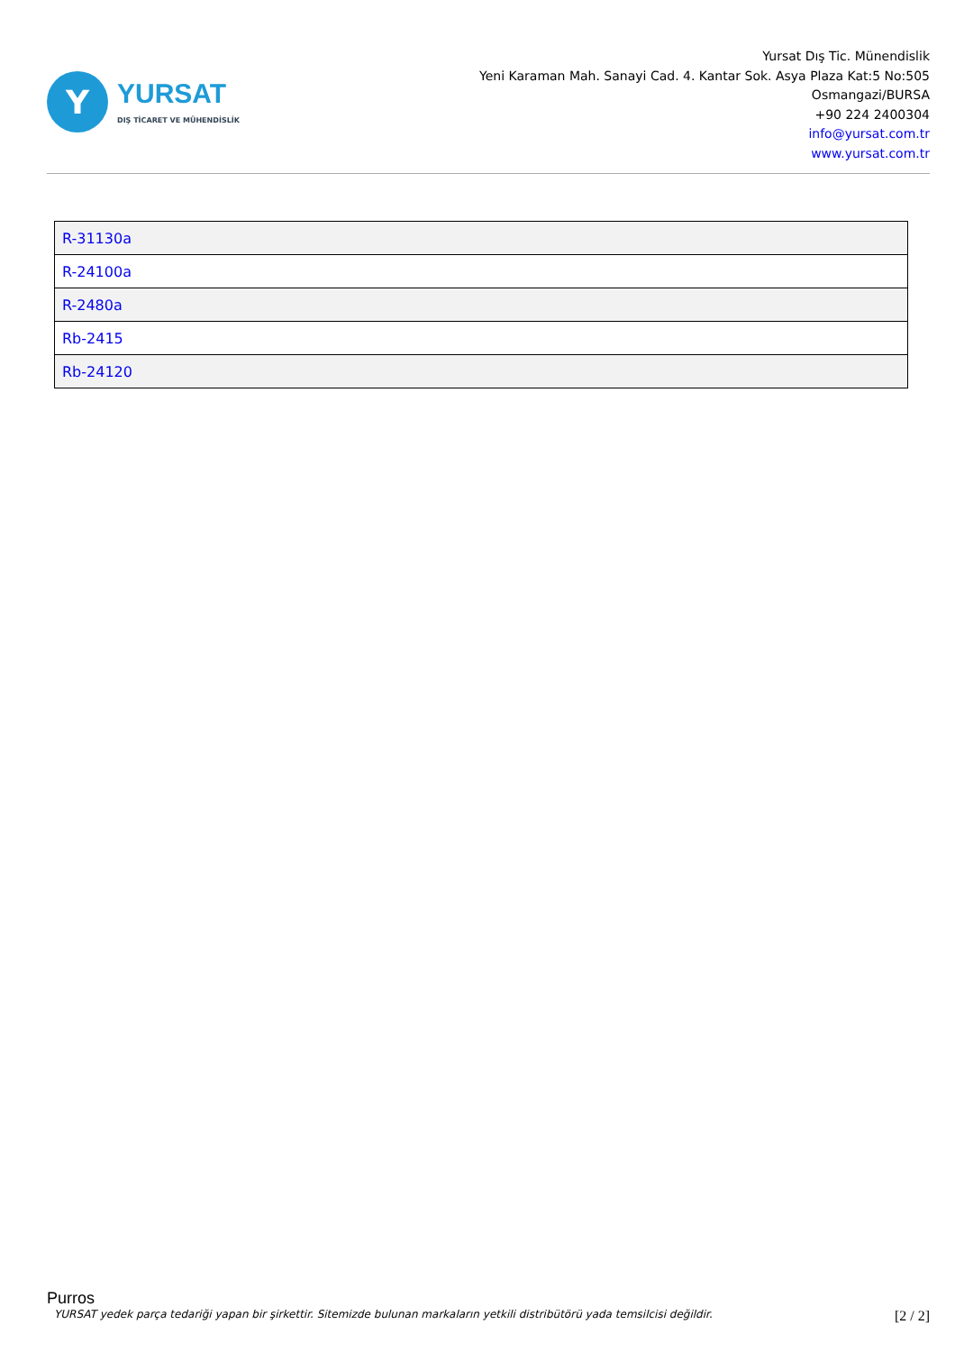Y
YURSAT
DIŞ TİCARET VE MÜHENDİSLİK
Yursat Dış Tic. Münendislik
Yeni Karaman Mah. Sanayi Cad. 4. Kantar Sok. Asya Plaza Kat:5 No:505
Osmangazi/BURSA
+90 224 2400304
info@yursat.com.tr
www.yursat.com.tr
| R-31130a |
| R-24100a |
| R-2480a |
| Rb-2415 |
| Rb-24120 |
Purros
YURSAT yedek parça tedariği yapan bir şirkettir. Sitemizde bulunan markaların yetkili distribütörü yada temsilcisi değildir. [2 / 2]